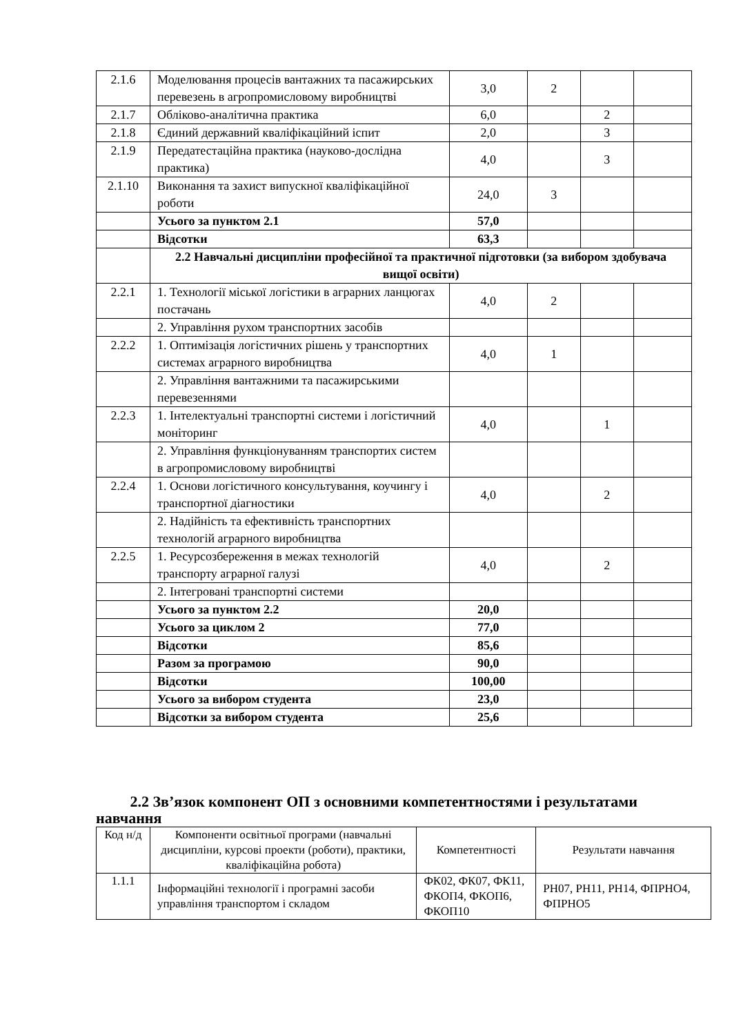| 2.1.6 | Моделювання процесів вантажних та пасажирських перевезень в агропромисловому виробництві | 3,0 | 2 | | |
| 2.1.7 | Обліково-аналітична практика | 6,0 | | 2 | |
| 2.1.8 | Єдиний державний кваліфікаційний іспит | 2,0 | | 3 | |
| 2.1.9 | Передатестаційна практика (науково-дослідна практика) | 4,0 | | 3 | |
| 2.1.10 | Виконання та захист випускної кваліфікаційної роботи | 24,0 | 3 | | |
| | Усього за пунктом 2.1 | 57,0 | | | |
| | Відсотки | 63,3 | | | |
| | 2.2 Навчальні дисципліни професійної та практичної підготовки (за вибором здобувача вищої освіти) | | | | |
| 2.2.1 | 1. Технології міської логістики в аграрних ланцюгах постачань | 4,0 | 2 | | |
| | 2. Управління рухом транспортних засобів | | | | |
| 2.2.2 | 1. Оптимізація логістичних рішень у транспортних системах аграрного виробництва | 4,0 | 1 | | |
| | 2. Управління вантажними та пасажирськими перевезеннями | | | | |
| 2.2.3 | 1. Інтелектуальні транспортні системи і логістичний моніторинг | 4,0 | | 1 | |
| | 2. Управління функціонуванням транспортих систем в агропромисловому виробництві | | | | |
| 2.2.4 | 1. Основи логістичного консультування, коучингу і транспортної діагностики | 4,0 | | 2 | |
| | 2. Надійність та ефективність транспортних технологій аграрного виробництва | | | | |
| 2.2.5 | 1. Ресурсозбереження в межах технологій транспорту аграрної галузі | 4,0 | | 2 | |
| | 2. Інтегровані транспортні системи | | | | |
| | Усього за пунктом 2.2 | 20,0 | | | |
| | Усього за циклом 2 | 77,0 | | | |
| | Відсотки | 85,6 | | | |
| | Разом за програмою | 90,0 | | | |
| | Відсотки | 100,00 | | | |
| | Усього за вибором студента | 23,0 | | | |
| | Відсотки за вибором студента | 25,6 | | | |
2.2 Зв’язок компонент ОП з основними компетентностями і результатами навчання
| Код н/д | Компоненти освітньої програми (навчальні дисципліни, курсові проекти (роботи), практики, кваліфікаційна робота) | Компетентності | Результати навчання |
| 1.1.1 | Інформаційні технології і програмні засоби управління транспортом і складом | ФК02, ФК07, ФК11, ФКОП4, ФКОП6, ФКОП10 | РН07, РН11, РН14, ФПРНО4, ФПРНО5 |